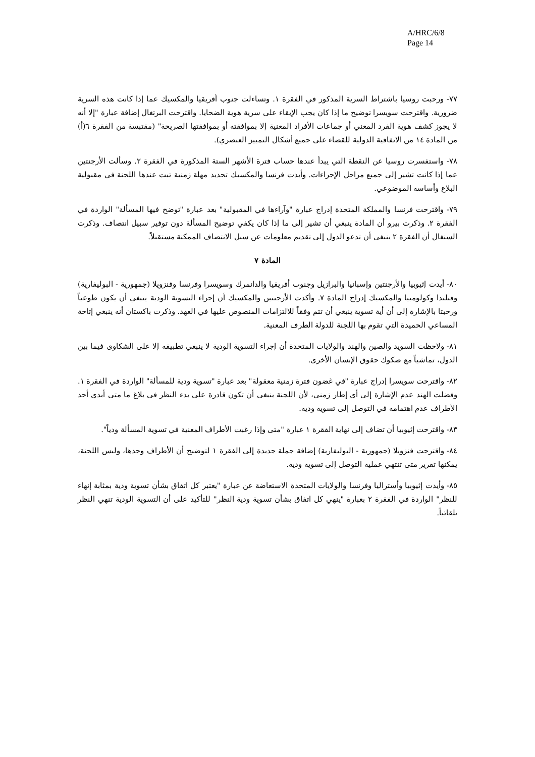A/HRC/6/8
Page 14
٧٧- ورحبت روسيا باشتراط السرية المذكور في الفقرة ١. وتساءلت جنوب أفريقيا والمكسيك عما إذا كانت هذه السرية ضرورية. واقترحت سويسرا توضيح ما إذا كان يجب الإبقاء على سرية هوية الضحايا. واقترحت البرتغال إضافة عبارة "إلا أنه لا يجوز كشف هوية الفرد المعني أو جماعات الأفراد المعنية إلا بموافقته أو بموافقتها الصريحة" (مقتبسة من الفقرة ٦(أ) من المادة ١٤ من الاتفاقية الدولية للقضاء على جميع أشكال التمييز العنصري).
٧٨- واستفسرت روسيا عن النقطة التي يبدأ عندها حساب فترة الأشهر الستة المذكورة في الفقرة ٢. وسألت الأرجنتين عما إذا كانت تشير إلى جميع مراحل الإجراءات. وأيدت فرنسا والمكسيك تحديد مهلة زمنية تبت عندها اللجنة في مقبولية البلاغ وأساسه الموضوعي.
٧٩- واقترحت فرنسا والمملكة المتحدة إدراج عبارة "وآراءها في المقبولية" بعد عبارة "توضح فيها المسألة" الواردة في الفقرة ٢. وذكرت بيرو أن المادة ينبغي أن تشير إلى ما إذا كان يكفي توضيح المسألة دون توفير سبيل انتصاف. وذكرت السنغال أن الفقرة ٢ ينبغي أن تدعو الدول إلى تقديم معلومات عن سبل الانتصاف الممكنة مستقبلاً.
المادة ٧
٨٠- أيدت إثيوبيا والأرجنتين وإسبانيا والبرازيل وجنوب أفريقيا والدانمرك وسويسرا وفرنسا وفنزويلا (جمهورية - البوليفارية) وفنلندا وكولومبيا والمكسيك إدراج المادة ٧. وأكدت الأرجنتين والمكسيك أن إجراء التسوية الودية ينبغي أن يكون طوعياً ورحبتا بالإشارة إلى أن أية تسوية ينبغي أن تتم وفقاً للالتزامات المنصوص عليها في العهد. وذكرت باكستان أنه ينبغي إتاحة المساعي الحميدة التي تقوم بها اللجنة للدولة الطرف المعنية.
٨١- ولاحظت السويد والصين والهند والولايات المتحدة أن إجراء التسوية الودية لا ينبغي تطبيقه إلا على الشكاوى فيما بين الدول، تماشياً مع صكوك حقوق الإنسان الأخرى.
٨٢- واقترحت سويسرا إدراج عبارة "في غضون فترة زمنية معقولة" بعد عبارة "تسوية ودية للمسألة" الواردة في الفقرة ١. وفضلت الهند عدم الإشارة إلى أي إطار زمني، لأن اللجنة ينبغي أن تكون قادرة على بدء النظر في بلاغ ما متى أبدى أحد الأطراف عدم اهتمامه في التوصل إلى تسوية ودية.
٨٣- واقترحت إثيوبيا أن تضاف إلى نهاية الفقرة ١ عبارة "متى وإذا رغبت الأطراف المعنية في تسوية المسألة ودياً".
٨٤- واقترحت فنزويلا (جمهورية - البوليفارية) إضافة جملة جديدة إلى الفقرة ١ لتوضيح أن الأطراف وحدها، وليس اللجنة، يمكنها تقرير متى تنتهي عملية التوصل إلى تسوية ودية.
٨٥- وأيدت إثيوبيا وأستراليا وفرنسا والولايات المتحدة الاستعاضة عن عبارة "يعتبر كل اتفاق بشأن تسوية ودية بمثابة إنهاء للنظر" الواردة في الفقرة ٢ بعبارة "ينهي كل اتفاق بشأن تسوية ودية النظر" للتأكيد على أن التسوية الودية تنهي النظر تلقائياً.